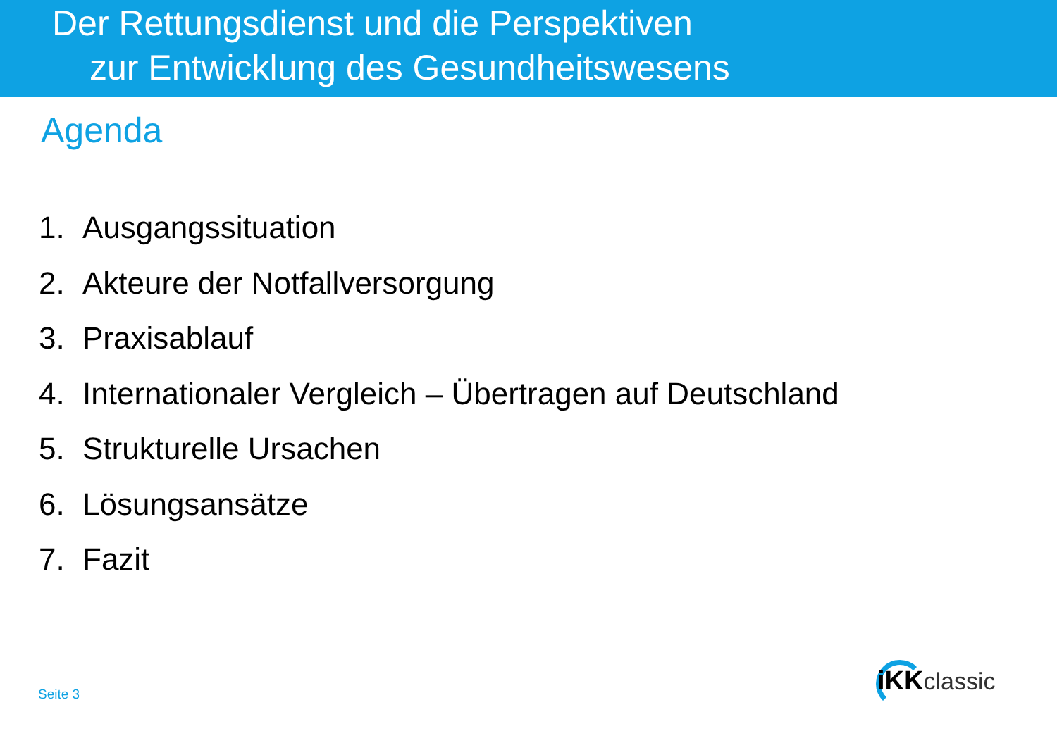Der Rettungsdienst und die Perspektiven
zur Entwicklung des Gesundheitswesens
Agenda
1. Ausgangssituation
2. Akteure der Notfallversorgung
3. Praxisablauf
4. Internationaler Vergleich – Übertragen auf Deutschland
5. Strukturelle Ursachen
6. Lösungsansätze
7. Fazit
Seite 3
iKKclassic